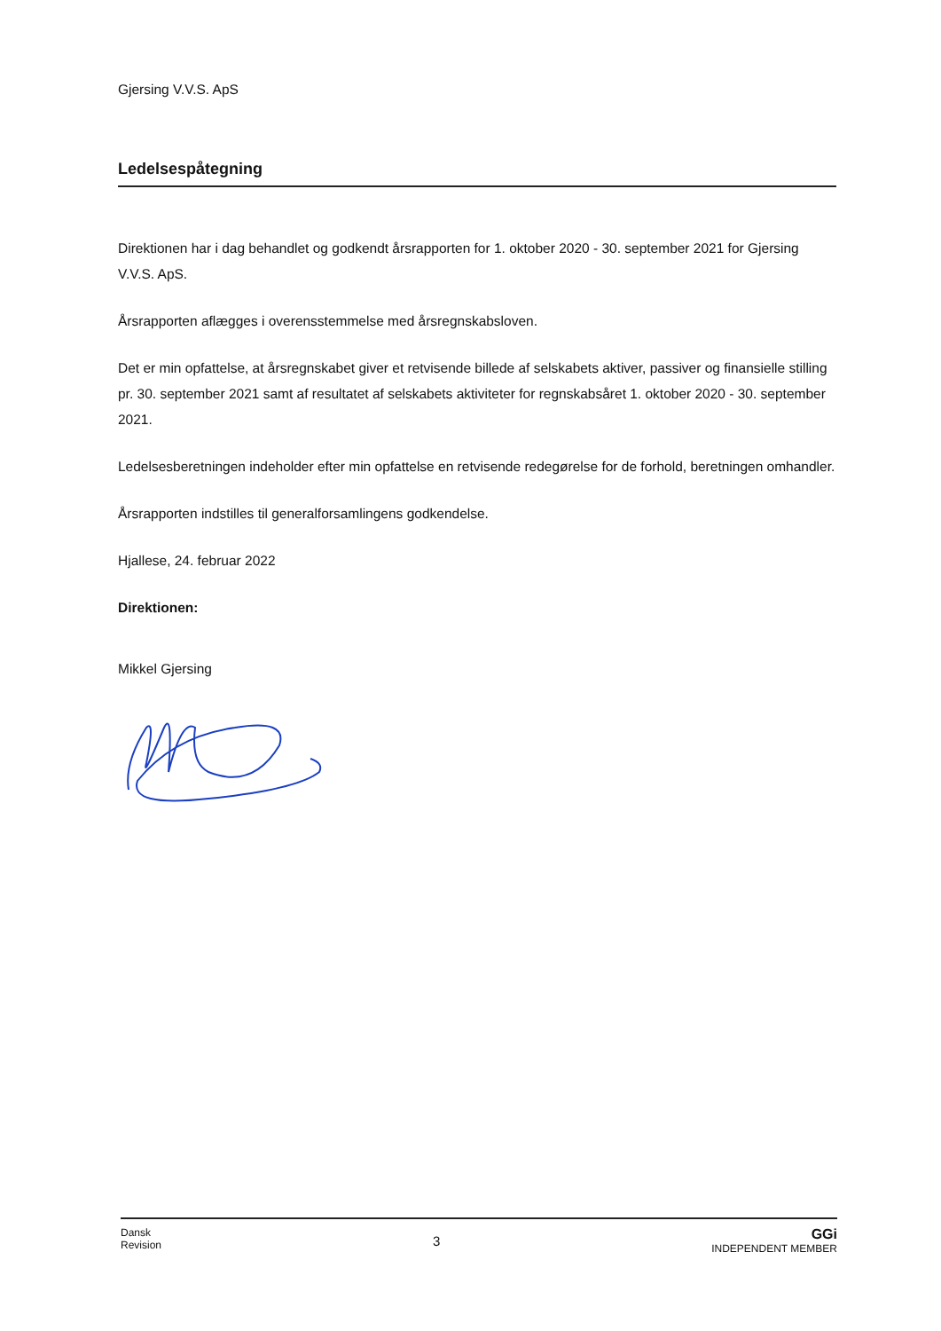Gjersing V.V.S. ApS
Ledelsespåtegning
Direktionen har i dag behandlet og godkendt årsrapporten for 1. oktober 2020 - 30. september 2021 for Gjersing V.V.S. ApS.
Årsrapporten aflægges i overensstemmelse med årsregnskabsloven.
Det er min opfattelse, at årsregnskabet giver et retvisende billede af selskabets aktiver, passiver og finansielle stilling pr. 30. september 2021 samt af resultatet af selskabets aktiviteter for regnskabsåret 1. oktober 2020 - 30. september 2021.
Ledelsesberetningen indeholder efter min opfattelse en retvisende redegørelse for de forhold, beretningen omhandler.
Årsrapporten indstilles til generalforsamlingens godkendelse.
Hjallese, 24. februar 2022
Direktionen:
Mikkel Gjersing
Dansk
Revision
3
GGi
INDEPENDENT MEMBER